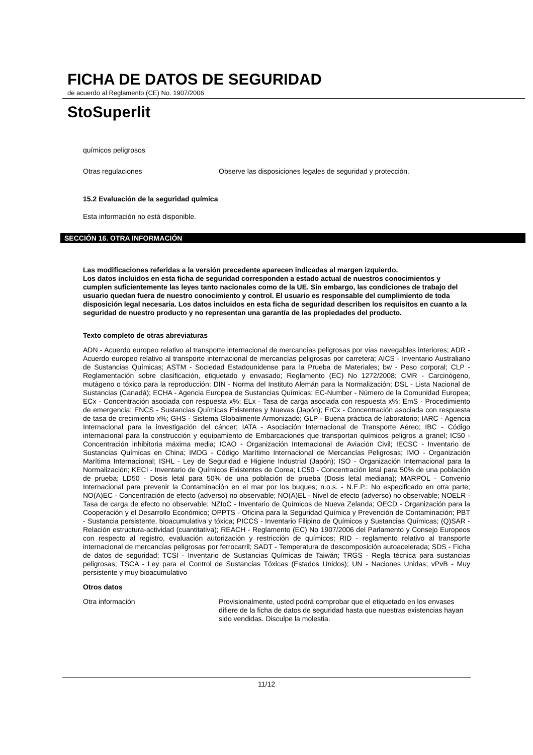FICHA DE DATOS DE SEGURIDAD
de acuerdo al Reglamento (CE) No. 1907/2006
StoSuperlit
químicos peligrosos
Otras regulaciones Observe las disposiciones legales de seguridad y protección.
15.2 Evaluación de la seguridad química
Esta información no está disponible.
SECCIÓN 16. OTRA INFORMACIÓN
Las modificaciones referidas a la versión precedente aparecen indicadas al margen izquierdo.
Los datos incluidos en esta ficha de seguridad corresponden a estado actual de nuestros conocimientos y cumplen suficientemente las leyes tanto nacionales como de la UE. Sin embargo, las condiciones de trabajo del usuario quedan fuera de nuestro conocimiento y control. El usuario es responsable del cumplimiento de toda disposición legal necesaria. Los datos incluidos en esta ficha de seguridad describen los requisitos en cuanto a la seguridad de nuestro producto y no representan una garantía de las propiedades del producto.
Texto completo de otras abreviaturas
ADN - Acuerdo europeo relativo al transporte internacional de mercancías peligrosas por vías navegables interiores; ADR - Acuerdo europeo relativo al transporte internacional de mercancías peligrosas por carretera; AICS - Inventario Australiano de Sustancias Químicas; ASTM - Sociedad Estadounidense para la Prueba de Materiales; bw - Peso corporal; CLP - Reglamentación sobre clasificación, etiquetado y envasado; Reglamento (EC) No 1272/2008; CMR - Carcinógeno, mutágeno o tóxico para la reproducción; DIN - Norma del Instituto Alemán para la Normalización; DSL - Lista Nacional de Sustancias (Canadá); ECHA - Agencia Europea de Sustancias Químicas; EC-Number - Número de la Comunidad Europea; ECx - Concentración asociada con respuesta x%; ELx - Tasa de carga asociada con respuesta x%; EmS - Procedimiento de emergencia; ENCS - Sustancias Químicas Existentes y Nuevas (Japón); ErCx - Concentración asociada con respuesta de tasa de crecimiento x%; GHS - Sistema Globalmente Armonizado; GLP - Buena práctica de laboratorio; IARC - Agencia Internacional para la investigación del cáncer; IATA - Asociación Internacional de Transporte Aéreo; IBC - Código internacional para la construcción y equipamiento de Embarcaciones que transportan químicos peligros a granel; IC50 - Concentración inhibitoria máxima media; ICAO - Organización Internacional de Aviación Civil; IECSC - Inventario de Sustancias Químicas en China; IMDG - Código Marítimo Internacional de Mercancías Peligrosas; IMO - Organización Marítima Internacional; ISHL - Ley de Seguridad e Higiene Industrial (Japón); ISO - Organización Internacional para la Normalización; KECI - Inventario de Químicos Existentes de Corea; LC50 - Concentración letal para 50% de una población de prueba; LD50 - Dosis letal para 50% de una población de prueba (Dosis letal mediana); MARPOL - Convenio Internacional para prevenir la Contaminación en el mar por los buques; n.o.s. - N.E.P.: No especificado en otra parte; NO(A)EC - Concentración de efecto (adverso) no observable; NO(A)EL - Nivel de efecto (adverso) no observable; NOELR - Tasa de carga de efecto no observable; NZIoC - Inventario de Químicos de Nueva Zelanda; OECD - Organización para la Cooperación y el Desarrollo Económico; OPPTS - Oficina para la Seguridad Química y Prevención de Contaminación; PBT - Sustancia persistente, bioacumulativa y tóxica; PICCS - Inventario Filipino de Químicos y Sustancias Químicas; (Q)SAR - Relación estructura-actividad (cuantitativa); REACH - Reglamento (EC) No 1907/2006 del Parlamento y Consejo Europeos con respecto al registro, evaluación autorización y restricción de químicos; RID - reglamento relativo al transporte internacional de mercancías peligrosas por ferrocarril; SADT - Temperatura de descomposición autoacelerada; SDS - Ficha de datos de seguridad; TCSI - Inventario de Sustancias Químicas de Taiwán; TRGS - Regla técnica para sustancias peligrosas; TSCA - Ley para el Control de Sustancias Tóxicas (Estados Unidos); UN - Naciones Unidas; vPvB - Muy persistente y muy bioacumulativo
Otros datos
Otra información Provisionalmente, usted podrá comprobar que el etiquetado en los envases difiere de la ficha de datos de seguridad hasta que nuestras existencias hayan sido vendidas. Disculpe la molestia.
11/12